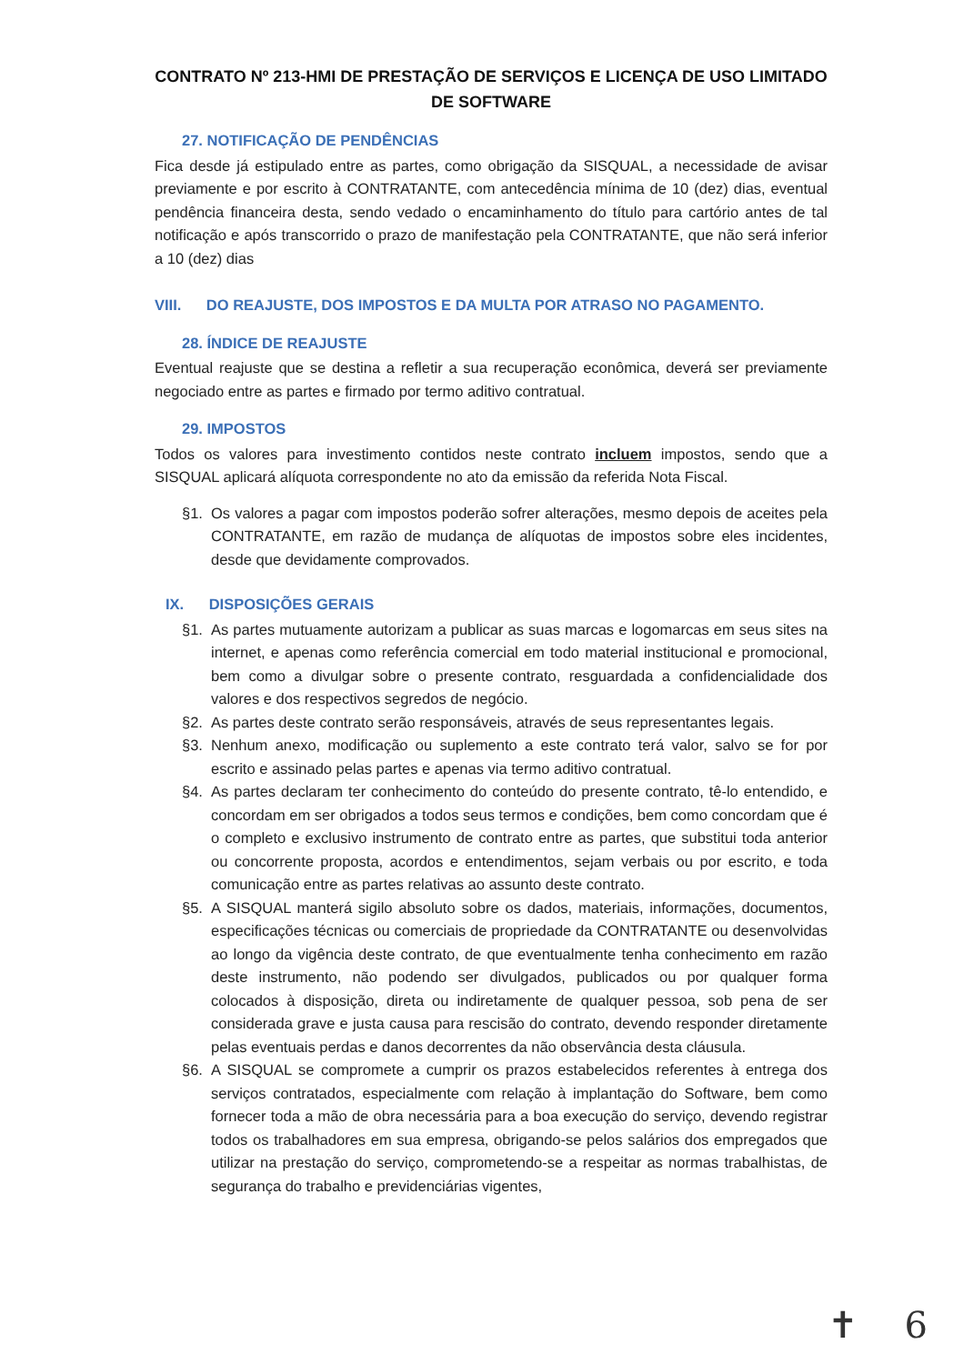CONTRATO Nº 213-HMI DE PRESTAÇÃO DE SERVIÇOS E LICENÇA DE USO LIMITADO
DE SOFTWARE
27. NOTIFICAÇÃO DE PENDÊNCIAS
Fica desde já estipulado entre as partes, como obrigação da SISQUAL, a necessidade de avisar previamente e por escrito à CONTRATANTE, com antecedência mínima de 10 (dez) dias, eventual pendência financeira desta, sendo vedado o encaminhamento do título para cartório antes de tal notificação e após transcorrido o prazo de manifestação pela CONTRATANTE, que não será inferior a 10 (dez) dias
VIII. DO REAJUSTE, DOS IMPOSTOS E DA MULTA POR ATRASO NO PAGAMENTO.
28. ÍNDICE DE REAJUSTE
Eventual reajuste que se destina a refletir a sua recuperação econômica, deverá ser previamente negociado entre as partes e firmado por termo aditivo contratual.
29. IMPOSTOS
Todos os valores para investimento contidos neste contrato incluem impostos, sendo que a SISQUAL aplicará alíquota correspondente no ato da emissão da referida Nota Fiscal.
§1. Os valores a pagar com impostos poderão sofrer alterações, mesmo depois de aceites pela CONTRATANTE, em razão de mudança de alíquotas de impostos sobre eles incidentes, desde que devidamente comprovados.
IX. DISPOSIÇÕES GERAIS
§1. As partes mutuamente autorizam a publicar as suas marcas e logomarcas em seus sites na internet, e apenas como referência comercial em todo material institucional e promocional, bem como a divulgar sobre o presente contrato, resguardada a confidencialidade dos valores e dos respectivos segredos de negócio.
§2. As partes deste contrato serão responsáveis, através de seus representantes legais.
§3. Nenhum anexo, modificação ou suplemento a este contrato terá valor, salvo se for por escrito e assinado pelas partes e apenas via termo aditivo contratual.
§4. As partes declaram ter conhecimento do conteúdo do presente contrato, tê-lo entendido, e concordam em ser obrigados a todos seus termos e condições, bem como concordam que é o completo e exclusivo instrumento de contrato entre as partes, que substitui toda anterior ou concorrente proposta, acordos e entendimentos, sejam verbais ou por escrito, e toda comunicação entre as partes relativas ao assunto deste contrato.
§5. A SISQUAL manterá sigilo absoluto sobre os dados, materiais, informações, documentos, especificações técnicas ou comerciais de propriedade da CONTRATANTE ou desenvolvidas ao longo da vigência deste contrato, de que eventualmente tenha conhecimento em razão deste instrumento, não podendo ser divulgados, publicados ou por qualquer forma colocados à disposição, direta ou indiretamente de qualquer pessoa, sob pena de ser considerada grave e justa causa para rescisão do contrato, devendo responder diretamente pelas eventuais perdas e danos decorrentes da não observância desta cláusula.
§6. A SISQUAL se compromete a cumprir os prazos estabelecidos referentes à entrega dos serviços contratados, especialmente com relação à implantação do Software, bem como fornecer toda a mão de obra necessária para a boa execução do serviço, devendo registrar todos os trabalhadores em sua empresa, obrigando-se pelos salários dos empregados que utilizar na prestação do serviço, comprometendo-se a respeitar as normas trabalhistas, de segurança do trabalho e previdenciárias vigentes,
✝ 6